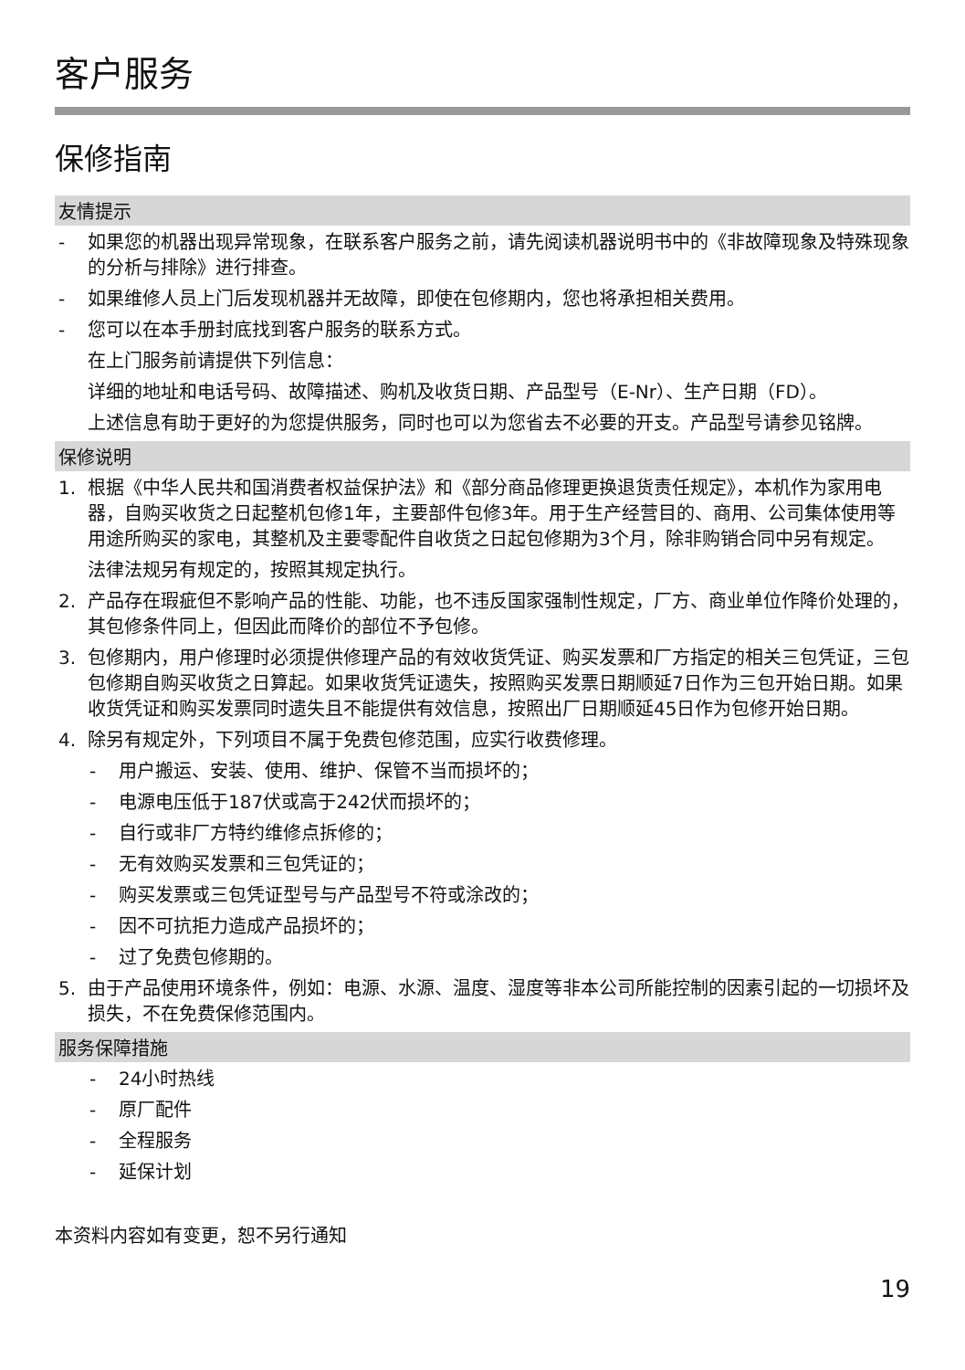客户服务
保修指南
友情提示
- 如果您的机器出现异常现象，在联系客户服务之前，请先阅读机器说明书中的《非故障现象及特殊现象的分析与排除》进行排查。
- 如果维修人员上门后发现机器并无故障，即使在包修期内，您也将承担相关费用。
- 您可以在本手册封底找到客户服务的联系方式。
在上门服务前请提供下列信息：
详细的地址和电话号码、故障描述、购机及收货日期、产品型号（E-Nr）、生产日期（FD）。
上述信息有助于更好的为您提供服务，同时也可以为您省去不必要的开支。产品型号请参见铭牌。
保修说明
1. 根据《中华人民共和国消费者权益保护法》和《部分商品修理更换退货责任规定》，本机作为家用电器，自购买收货之日起整机包修1年，主要部件包修3年。用于生产经营目的、商用、公司集体使用等用途所购买的家电，其整机及主要零配件自收货之日起包修期为3个月，除非购销合同中另有规定。
法律法规另有规定的，按照其规定执行。
2. 产品存在瑕疵但不影响产品的性能、功能，也不违反国家强制性规定，厂方、商业单位作降价处理的，其包修条件同上，但因此而降价的部位不予包修。
3. 包修期内，用户修理时必须提供修理产品的有效收货凭证、购买发票和厂方指定的相关三包凭证，三包包修期自购买收货之日算起。如果收货凭证遗失，按照购买发票日期顺延7日作为三包开始日期。如果收货凭证和购买发票同时遗失且不能提供有效信息，按照出厂日期顺延45日作为包修开始日期。
4. 除另有规定外，下列项目不属于免费包修范围，应实行收费修理。
- 用户搬运、安装、使用、维护、保管不当而损坏的；
- 电源电压低于187伏或高于242伏而损坏的；
- 自行或非厂方特约维修点拆修的；
- 无有效购买发票和三包凭证的；
- 购买发票或三包凭证型号与产品型号不符或涂改的；
- 因不可抗拒力造成产品损坏的；
- 过了免费包修期的。
5. 由于产品使用环境条件，例如：电源、水源、温度、湿度等非本公司所能控制的因素引起的一切损坏及损失，不在免费保修范围内。
服务保障措施
- 24小时热线
- 原厂配件
- 全程服务
- 延保计划
本资料内容如有变更，恕不另行通知
19